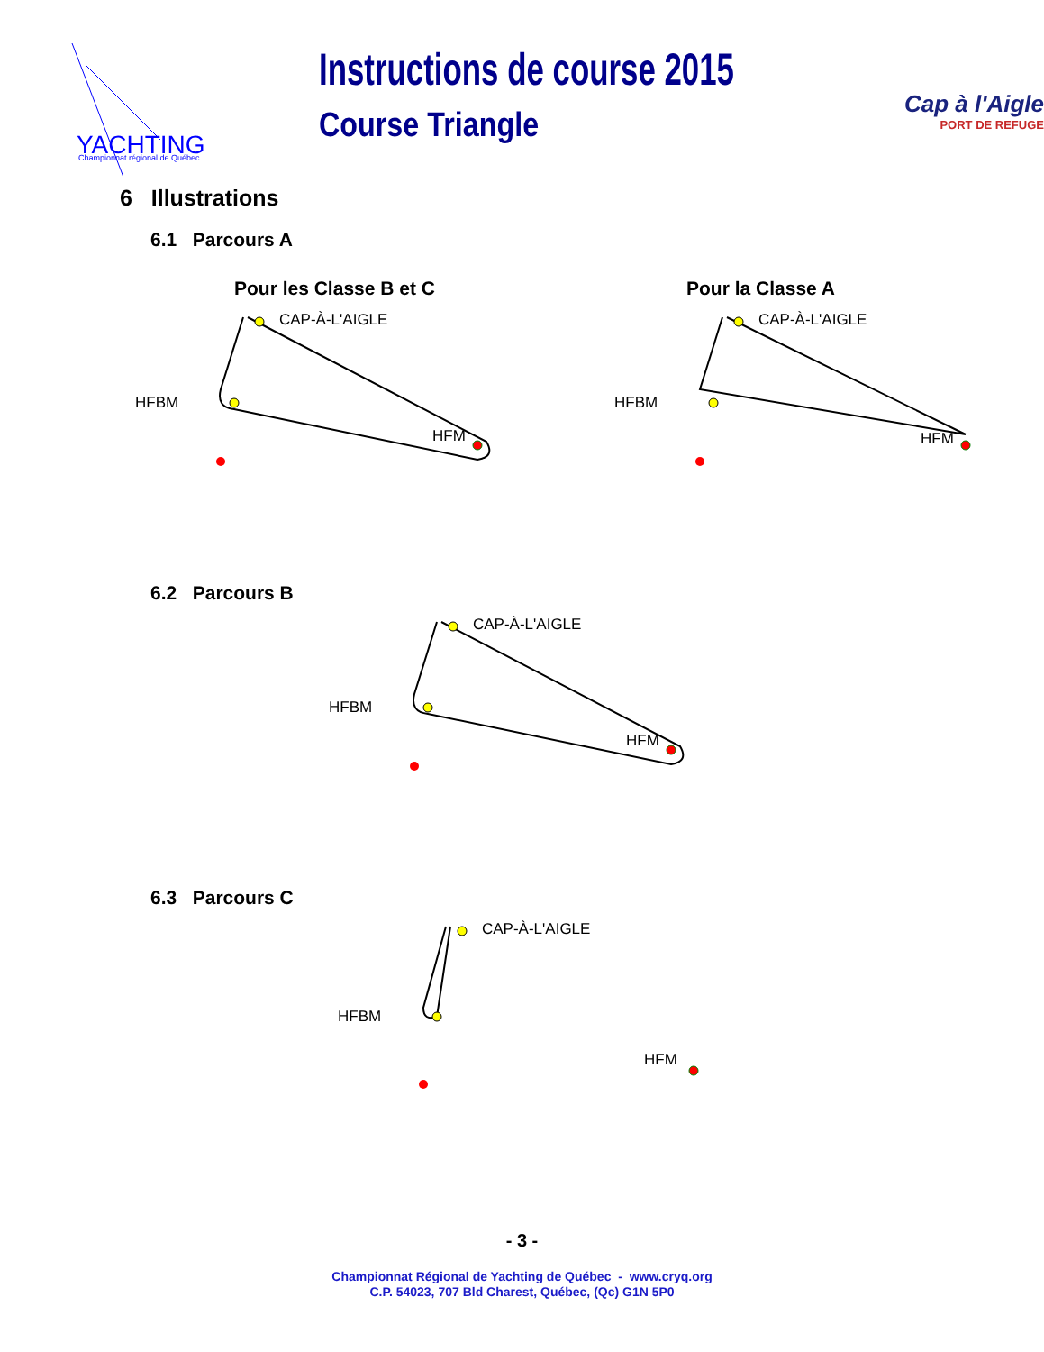YACHTING
Championnat régional de Québec
Instructions de course 2015
Course Triangle
Cap à l'Aigle
PORT DE REFUGE
6 Illustrations
6.1 Parcours A
Pour les Classe B et C
CAP-À-L'AIGLE
HFBM
HFM
Pour la Classe A
CAP-À-L'AIGLE
HFBM
HFM
6.2 Parcours B
CAP-À-L'AIGLE
HFBM
HFM
6.3 Parcours C
CAP-À-L'AIGLE
HFBM
HFM
- 3 -
Championnat Régional de Yachting de Québec - www.cryq.org
C.P. 54023, 707 Bld Charest, Québec, (Qc) G1N 5P0